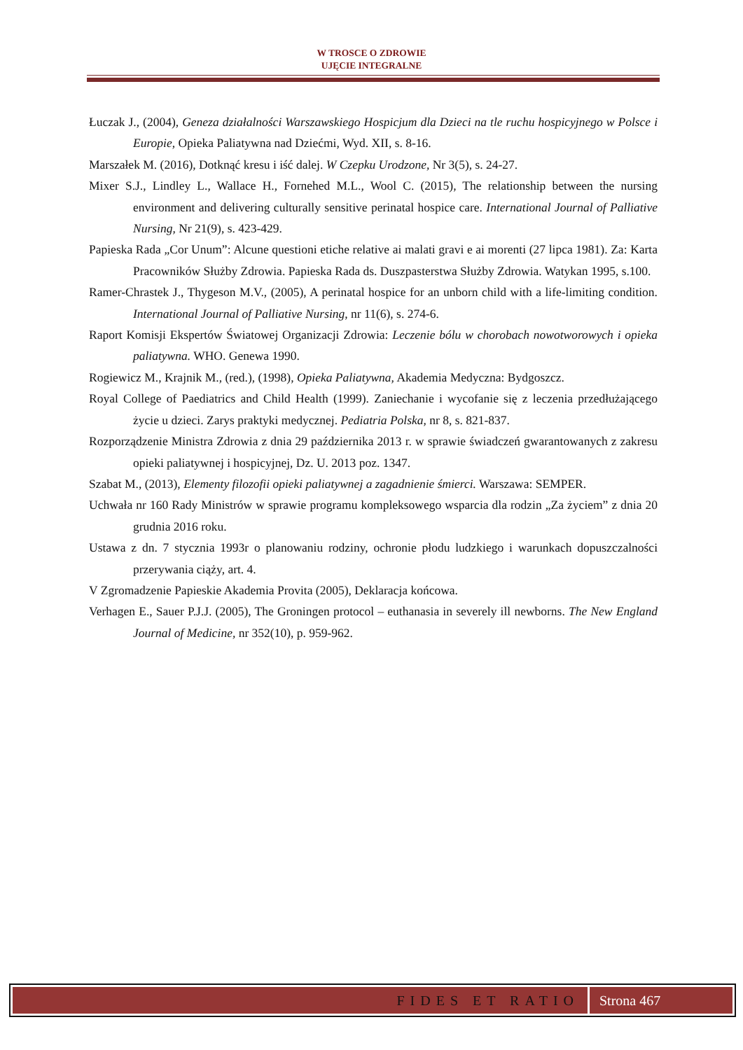W TROSCE O ZDROWIE
UJĘCIE INTEGRALNE
Łuczak J., (2004), Geneza działalności Warszawskiego Hospicjum dla Dzieci na tle ruchu hospicyjnego w Polsce i Europie, Opieka Paliatywna nad Dziećmi, Wyd. XII, s. 8-16.
Marszałek M. (2016), Dotknąć kresu i iść dalej. W Czepku Urodzone, Nr 3(5), s. 24-27.
Mixer S.J., Lindley L., Wallace H., Fornehed M.L., Wool C. (2015), The relationship between the nursing environment and delivering culturally sensitive perinatal hospice care. International Journal of Palliative Nursing, Nr 21(9), s. 423-429.
Papieska Rada „Cor Unum”: Alcune questioni etiche relative ai malati gravi e ai morenti (27 lipca 1981). Za: Karta Pracowników Służby Zdrowia. Papieska Rada ds. Duszpasterstwa Służby Zdrowia. Watykan 1995, s.100.
Ramer-Chrastek J., Thygeson M.V., (2005), A perinatal hospice for an unborn child with a life-limiting condition. International Journal of Palliative Nursing, nr 11(6), s. 274-6.
Raport Komisji Ekspertów Światowej Organizacji Zdrowia: Leczenie bólu w chorobach nowotworowych i opieka paliatywna. WHO. Genewa 1990.
Rogiewicz M., Krajnik M., (red.), (1998), Opieka Paliatywna, Akademia Medyczna: Bydgoszcz.
Royal College of Paediatrics and Child Health (1999). Zaniechanie i wycofanie się z leczenia przedłużającego życie u dzieci. Zarys praktyki medycznej. Pediatria Polska, nr 8, s. 821-837.
Rozporządzenie Ministra Zdrowia z dnia 29 października 2013 r. w sprawie świadczeń gwarantowanych z zakresu opieki paliatywnej i hospicyjnej, Dz. U. 2013 poz. 1347.
Szabat M., (2013), Elementy filozofii opieki paliatywnej a zagadnienie śmierci. Warszawa: SEMPER.
Uchwała nr 160 Rady Ministrów w sprawie programu kompleksowego wsparcia dla rodzin „Za życiem” z dnia 20 grudnia 2016 roku.
Ustawa z dn. 7 stycznia 1993r o planowaniu rodziny, ochronie płodu ludzkiego i warunkach dopuszczalności przerywania ciąży, art. 4.
V Zgromadzenie Papieskie Akademia Provita (2005), Deklaracja końcowa.
Verhagen E., Sauer P.J.J. (2005), The Groningen protocol – euthanasia in severely ill newborns. The New England Journal of Medicine, nr 352(10), p. 959-962.
FIDES ET RATIO Strona 467